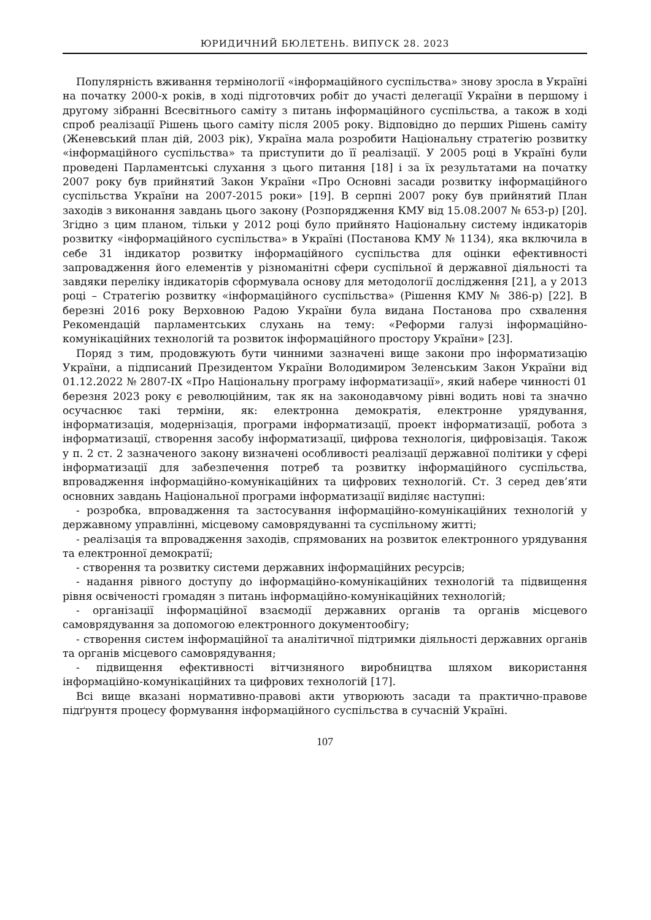ЮРИДИЧНИЙ БЮЛЕТЕНЬ. ВИПУСК 28. 2023
Популярність вживання термінології «інформаційного суспільства» знову зросла в Україні на початку 2000-х років, в ході підготовчих робіт до участі делегації України в першому і другому зібранні Всесвітнього саміту з питань інформаційного суспільства, а також в ході спроб реалізації Рішень цього саміту після 2005 року. Відповідно до перших Рішень саміту (Женевський план дій, 2003 рік), Україна мала розробити Національну стратегію розвитку «інформаційного суспільства» та приступити до її реалізації. У 2005 році в Україні були проведені Парламентські слухання з цього питання [18] і за їх результатами на початку 2007 року був прийнятий Закон України «Про Основні засади розвитку інформаційного суспільства України на 2007-2015 роки» [19]. В серпні 2007 року був прийнятий План заходів з виконання завдань цього закону (Розпорядження КМУ від 15.08.2007 № 653-р) [20]. Згідно з цим планом, тільки у 2012 році було прийнято Національну систему індикаторів розвитку «інформаційного суспільства» в Україні (Постанова КМУ № 1134), яка включила в себе 31 індикатор розвитку інформаційного суспільства для оцінки ефективності запровадження його елементів у різноманітні сфери суспільної й державної діяльності та завдяки переліку індикаторів сформувала основу для методології дослідження [21], а у 2013 році – Стратегію розвитку «інформаційного суспільства» (Рішення КМУ № 386-р) [22]. В березні 2016 року Верховною Радою України була видана Постанова про схвалення Рекомендацій парламентських слухань на тему: «Реформи галузі інформаційно-комунікаційних технологій та розвиток інформаційного простору України» [23].
Поряд з тим, продовжують бути чинними зазначені вище закони про інформатизацію України, а підписаний Президентом України Володимиром Зеленським Закон України від 01.12.2022 № 2807-IX «Про Національну програму інформатизації», який набере чинності 01 березня 2023 року є революційним, так як на законодавчому рівні водить нові та значно осучаснює такі терміни, як: електронна демократія, електронне урядування, інформатизація, модернізація, програми інформатизації, проект інформатизації, робота з інформатизації, створення засобу інформатизації, цифрова технологія, цифровізація. Також у п. 2 ст. 2 зазначеного закону визначені особливості реалізації державної політики у сфері інформатизації для забезпечення потреб та розвитку інформаційного суспільства, впровадження інформаційно-комунікаційних та цифрових технологій. Ст. 3 серед дев’яти основних завдань Національної програми інформатизації виділяє наступні:
- розробка, впровадження та застосування інформаційно-комунікаційних технологій у державному управлінні, місцевому самоврядуванні та суспільному житті;
- реалізація та впровадження заходів, спрямованих на розвиток електронного урядування та електронної демократії;
- створення та розвитку системи державних інформаційних ресурсів;
- надання рівного доступу до інформаційно-комунікаційних технологій та підвищення рівня освіченості громадян з питань інформаційно-комунікаційних технологій;
- організації інформаційної взаємодії державних органів та органів місцевого самоврядування за допомогою електронного документообігу;
- створення систем інформаційної та аналітичної підтримки діяльності державних органів та органів місцевого самоврядування;
- підвищення ефективності вітчизняного виробництва шляхом використання інформаційно-комунікаційних та цифрових технологій [17].
Всі вище вказані нормативно-правові акти утворюють засади та практично-правове підґрунтя процесу формування інформаційного суспільства в сучасній Україні.
107